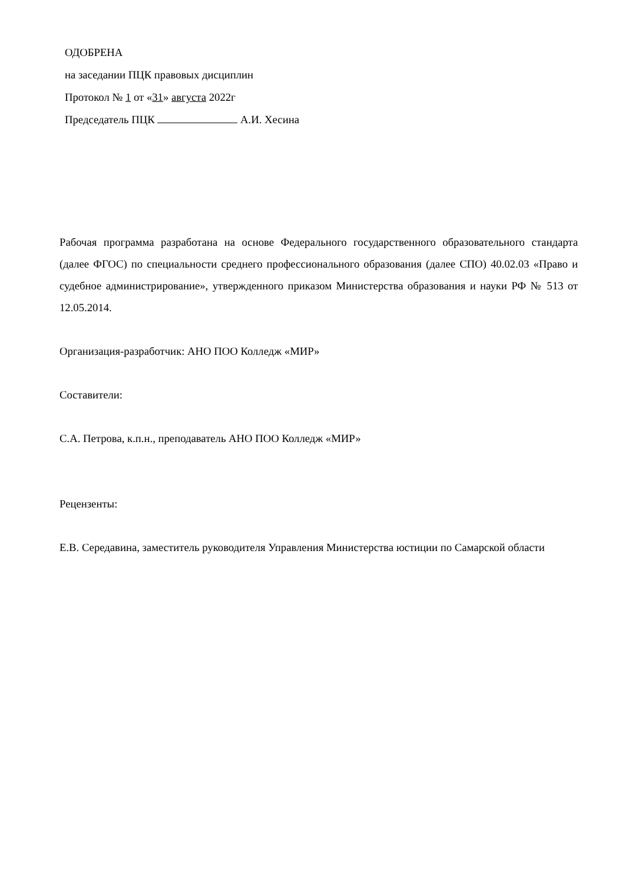ОДОБРЕНА
на заседании ПЦК правовых дисциплин
Протокол № 1 от «31» августа 2022г
Председатель ПЦК А.И. Хесина
Рабочая программа разработана на основе Федерального государственного образовательного стандарта (далее ФГОС) по специальности среднего профессионального образования (далее СПО) 40.02.03 «Право и судебное администрирование», утвержденного приказом Министерства образования и науки РФ № 513 от 12.05.2014.
Организация-разработчик: АНО ПОО Колледж «МИР»
Составители:
С.А. Петрова, к.п.н., преподаватель АНО ПОО Колледж «МИР»
Рецензенты:
Е.В. Середавина, заместитель руководителя Управления Министерства юстиции по Самарской области